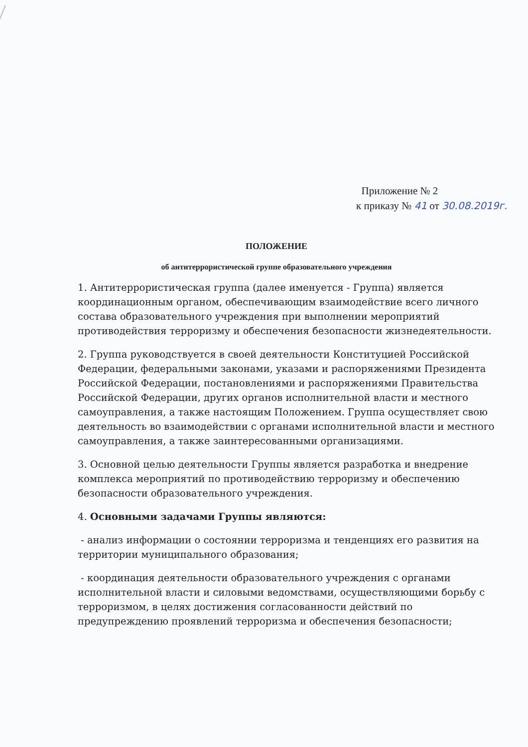Приложение № 2
к приказу № 41 от 30.08.2019г.
ПОЛОЖЕНИЕ
об антитеррористической группе образовательного учреждения
1. Антитеррористическая группа (далее именуется - Группа) является координационным органом, обеспечивающим взаимодействие всего личного состава образовательного учреждения при выполнении мероприятий противодействия терроризму и обеспечения безопасности жизнедеятельности.
2. Группа руководствуется в своей деятельности Конституцией Российской Федерации, федеральными законами, указами и распоряжениями Президента Российской Федерации, постановлениями и распоряжениями Правительства Российской Федерации, других органов исполнительной власти и местного самоуправления, а также настоящим Положением. Группа осуществляет свою деятельность во взаимодействии с органами исполнительной власти и местного самоуправления, а также заинтересованными организациями.
3. Основной целью деятельности Группы является разработка и внедрение комплекса мероприятий по противодействию терроризму и обеспечению безопасности образовательного учреждения.
4. Основными задачами Группы являются:
- анализ информации о состоянии терроризма и тенденциях его развития на территории муниципального образования;
- координация деятельности образовательного учреждения с органами исполнительной власти и силовыми ведомствами, осуществляющими борьбу с терроризмом, в целях достижения согласованности действий по предупреждению проявлений терроризма и обеспечения безопасности;